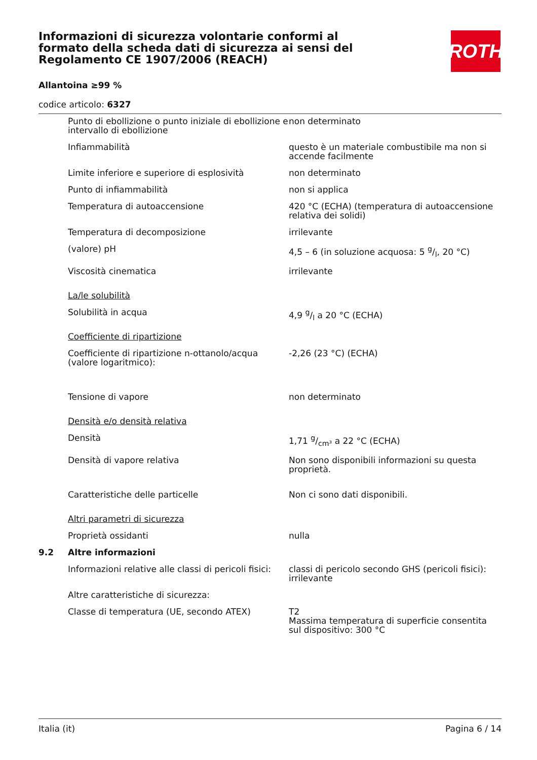Informazioni di sicurezza volontarie conformi al formato della scheda dati di sicurezza ai sensi del Regolamento CE 1907/2006 (REACH)
ROTH
Allantoina ≥99 %
codice articolo: 6327
| | Punto di ebollizione o punto iniziale di ebollizione e intervallo di ebollizione | non determinato |
| | Infiammabilità | questo è un materiale combustibile ma non si accende facilmente |
| | Limite inferiore e superiore di esplosività | non determinato |
| | Punto di infiammabilità | non si applica |
| | Temperatura di autoaccensione | 420 °C (ECHA) (temperatura di autoaccensione relativa dei solidi) |
| | Temperatura di decomposizione | irrilevante |
| | (valore) pH | 4,5 – 6 (in soluzione acquosa: 5 g/l, 20 °C) |
| | Viscosità cinematica | irrilevante |
| | La/le solubilità | |
| | Solubilità in acqua | 4,9 g/l a 20 °C (ECHA) |
| | Coefficiente di ripartizione | |
| | Coefficiente di ripartizione n-ottanolo/acqua (valore logaritmico): | -2,26 (23 °C) (ECHA) |
| | Tensione di vapore | non determinato |
| | Densità e/o densità relativa | |
| | Densità | 1,71 g/cm³ a 22 °C (ECHA) |
| | Densità di vapore relativa | Non sono disponibili informazioni su questa proprietà. |
| | Caratteristiche delle particelle | Non ci sono dati disponibili. |
| | Altri parametri di sicurezza | |
| | Proprietà ossidanti | nulla |
| 9.2 | Altre informazioni | |
| | Informazioni relative alle classi di pericoli fisici: | classi di pericolo secondo GHS (pericoli fisici): irrilevante |
| | Altre caratteristiche di sicurezza: | |
| | Classe di temperatura (UE, secondo ATEX) | T2 Massima temperatura di superficie consentita sul dispositivo: 300 °C |
Italia (it) Pagina 6 / 14